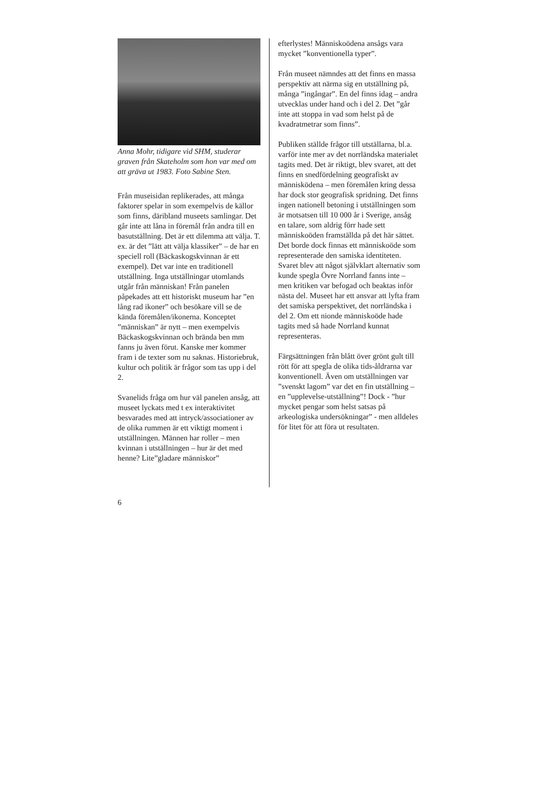Anna Mohr, tidigare vid SHM, studerar graven från Skateholm som hon var med om att gräva ut 1983. Foto Sabine Sten.
Från museisidan replikerades, att många faktorer spelar in som exempelvis de källor som finns, däribland museets samlingar. Det går inte att låna in föremål från andra till en basutställning. Det är ett dilemma att välja. T. ex. är det ”lätt att välja klassiker” – de har en speciell roll (Bäckaskogskvinnan är ett exempel). Det var inte en traditionell utställning. Inga utställningar utomlands utgår från människan! Från panelen påpekades att ett historiskt museum har ”en lång rad ikoner” och besökare vill se de kända föremålen/ikonerna. Konceptet ”människan” är nytt – men exempelvis Bäckaskogskvinnan och brända ben mm fanns ju även förut. Kanske mer kommer fram i de texter som nu saknas. Historiebruk, kultur och politik är frågor som tas upp i del 2.
Svanelids fråga om hur väl panelen ansåg, att museet lyckats med t ex interaktivitet besvarades med att intryck/associationer av de olika rummen är ett viktigt moment i utställningen. Männen har roller – men kvinnan i utställningen – hur är det med henne? Lite”gladare människor”
efterlystes! Människoödena ansågs vara mycket ”konventionella typer”.
Från museet nämndes att det finns en massa perspektiv att närma sig en utställning på, många ”ingångar”. En del finns idag – andra utvecklas under hand och i del 2. Det ”går inte att stoppa in vad som helst på de kvadratmetrar som finns”.
Publiken ställde frågor till utställarna, bl.a. varför inte mer av det norrländska materialet tagits med. Det är riktigt, blev svaret, att det finns en snedfördelning geografiskt av människödena – men föremålen kring dessa har dock stor geografisk spridning. Det finns ingen nationell betoning i utställningen som är motsatsen till 10 000 år i Sverige, ansåg en talare, som aldrig förr hade sett människoöden framställda på det här sättet. Det borde dock finnas ett människoöde som representerade den samiska identiteten. Svaret blev att något självklart alternativ som kunde spegla Övre Norrland fanns inte – men kritiken var befogad och beaktas inför nästa del. Museet har ett ansvar att lyfta fram det samiska perspektivet, det norrländska i del 2. Om ett nionde människoöde hade tagits med så hade Norrland kunnat representeras.
Färgsättningen från blått över grönt gult till rött för att spegla de olika tids-åldrarna var konventionell. Även om utställningen var ”svenskt lagom” var det en fin utställning – en ”upplevelse-utställning”! Dock - ”hur mycket pengar som helst satsas på arkeologiska undersökningar” - men alldeles för litet för att föra ut resultaten.
6